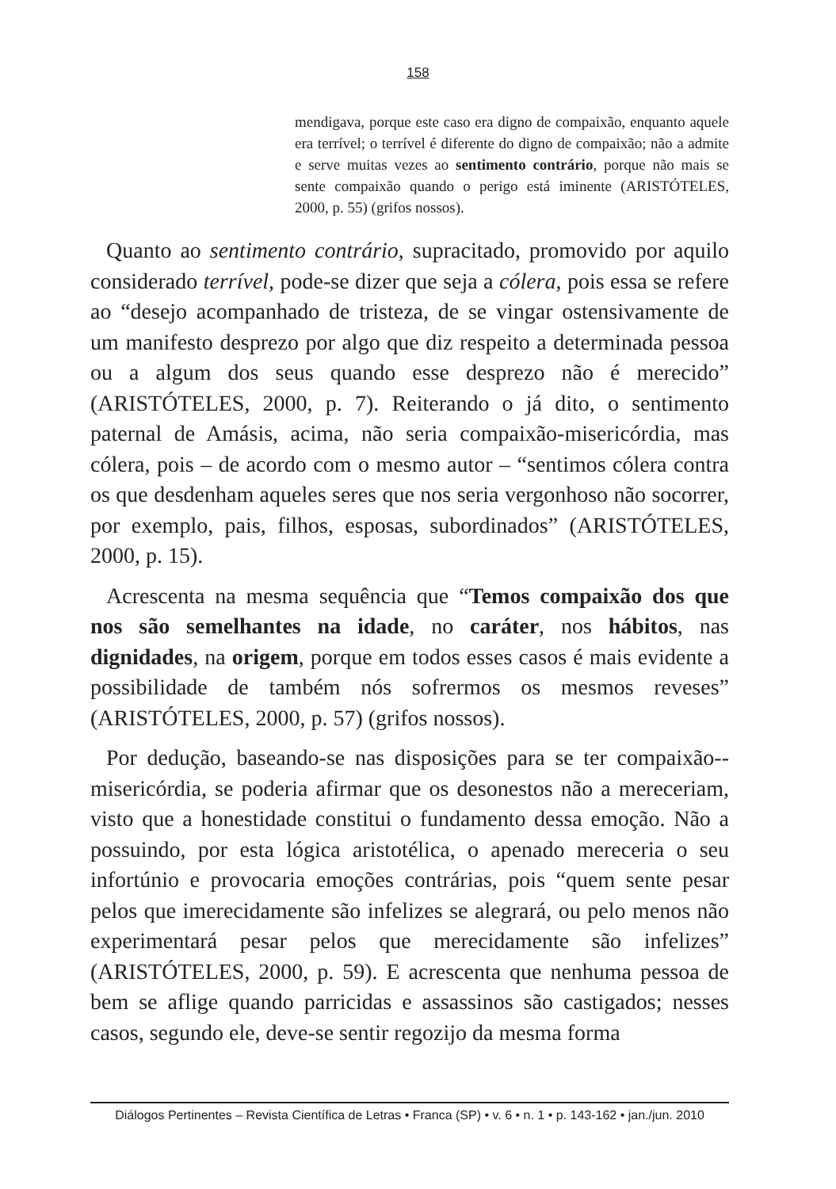158
mendigava, porque este caso era digno de compaixão, enquanto aquele era terrível; o terrível é diferente do digno de compaixão; não a admite e serve muitas vezes ao sentimento contrário, porque não mais se sente compaixão quando o perigo está iminente (ARISTÓTELES, 2000, p. 55) (grifos nossos).
Quanto ao sentimento contrário, supracitado, promovido por aquilo considerado terrível, pode-se dizer que seja a cólera, pois essa se refere ao “desejo acompanhado de tristeza, de se vingar ostensivamente de um manifesto desprezo por algo que diz respeito a determinada pessoa ou a algum dos seus quando esse desprezo não é merecido” (ARISTÓTELES, 2000, p. 7). Reiterando o já dito, o sentimento paternal de Amásis, acima, não seria compaixão-misericórdia, mas cólera, pois – de acordo com o mesmo autor – “sentimos cólera contra os que desdenham aqueles seres que nos seria vergonhoso não socorrer, por exemplo, pais, filhos, esposas, subordinados” (ARISTÓTELES, 2000, p. 15).
Acrescenta na mesma sequência que “Temos compaixão dos que nos são semelhantes na idade, no caráter, nos hábitos, nas dignidades, na origem, porque em todos esses casos é mais evidente a possibilidade de também nós sofrermos os mesmos reveses” (ARISTÓTELES, 2000, p. 57) (grifos nossos).
Por dedução, baseando-se nas disposições para se ter compaixão--misericórdia, se poderia afirmar que os desonestos não a mereceriam, visto que a honestidade constitui o fundamento dessa emoção. Não a possuindo, por esta lógica aristotélica, o apenado mereceria o seu infortúnio e provocaria emoções contrárias, pois “quem sente pesar pelos que imerecidamente são infelizes se alegrará, ou pelo menos não experimentará pesar pelos que merecidamente são infelizes” (ARISTÓTELES, 2000, p. 59). E acrescenta que nenhuma pessoa de bem se aflige quando parricidas e assassinos são castigados; nesses casos, segundo ele, deve-se sentir regozijo da mesma forma
Diálogos Pertinentes – Revista Científica de Letras • Franca (SP) • v. 6 • n. 1 • p. 143-162 • jan./jun. 2010